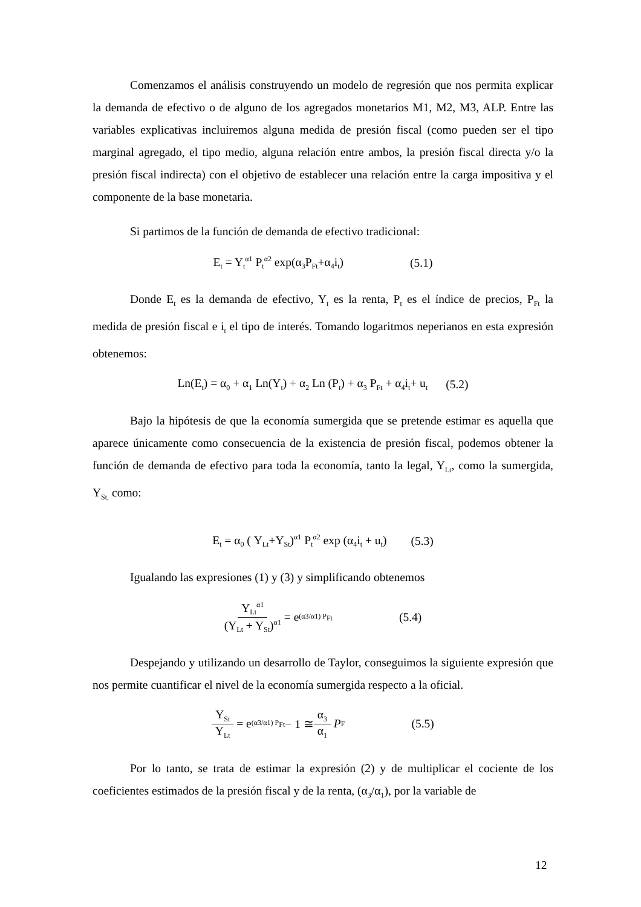Comenzamos el análisis construyendo un modelo de regresión que nos permita explicar la demanda de efectivo o de alguno de los agregados monetarios M1, M2, M3, ALP. Entre las variables explicativas incluiremos alguna medida de presión fiscal (como pueden ser el tipo marginal agregado, el tipo medio, alguna relación entre ambos, la presión fiscal directa y/o la presión fiscal indirecta) con el objetivo de establecer una relación entre la carga impositiva y el componente de la base monetaria.
Si partimos de la función de demanda de efectivo tradicional:
E<sub>t</sub> = Y<sub>t</sub><sup>α1</sup> P<sub>t</sub><sup>α2</sup> exp(α<sub>3</sub>P<sub>Ft</sub>+α<sub>4</sub>i<sub>t</sub>) (5.1)
Donde E<sub>t</sub> es la demanda de efectivo, Y<sub>t</sub> es la renta, P<sub>t</sub> es el índice de precios, P<sub>Ft</sub> la medida de presión fiscal e i<sub>t</sub> el tipo de interés. Tomando logaritmos neperianos en esta expresión obtenemos:
Ln(E<sub>t</sub>) = α<sub>0</sub> + α<sub>1</sub> Ln(Y<sub>t</sub>) + α<sub>2</sub> Ln (P<sub>t</sub>) + α<sub>3</sub> P<sub>Ft</sub> + α<sub>4</sub>i<sub>t</sub>+ u<sub>t</sub> (5.2)
Bajo la hipótesis de que la economía sumergida que se pretende estimar es aquella que aparece únicamente como consecuencia de la existencia de presión fiscal, podemos obtener la función de demanda de efectivo para toda la economía, tanto la legal, Y<sub>Lt</sub>, como la sumergida, Y<sub>St,</sub> como:
E<sub>t</sub> = α<sub>0</sub> ( Y<sub>Lt</sub>+Y<sub>St</sub>)<sup>α1</sup> P<sub>t</sub><sup>α2</sup> exp (α<sub>4</sub>i<sub>t</sub> + u<sub>t</sub>) (5.3)
Igualando las expresiones (1) y (3) y simplificando obtenemos
Y<sub>Lt</sub><sup>α1</sup> (Y<sub>Lt</sub> + Y<sub>St</sub>)<sup>α1</sup> = e<sup>(α3/α1) P<sub>Ft</sub></sup> (5.4)
Despejando y utilizando un desarrollo de Taylor, conseguimos la siguiente expresión que nos permite cuantificar el nivel de la economía sumergida respecto a la oficial.
Y<sub>St</sub> Y<sub>Lt</sub> = e<sup>(α3/α1) P<sub>Ft</sub></sup> − 1 ≅ α<sub>3</sub> α<sub>1</sub> P<sub>F</sub> (5.5)
Por lo tanto, se trata de estimar la expresión (2) y de multiplicar el cociente de los coeficientes estimados de la presión fiscal y de la renta, (α<sub>3</sub>/α<sub>1</sub>), por la variable de
12